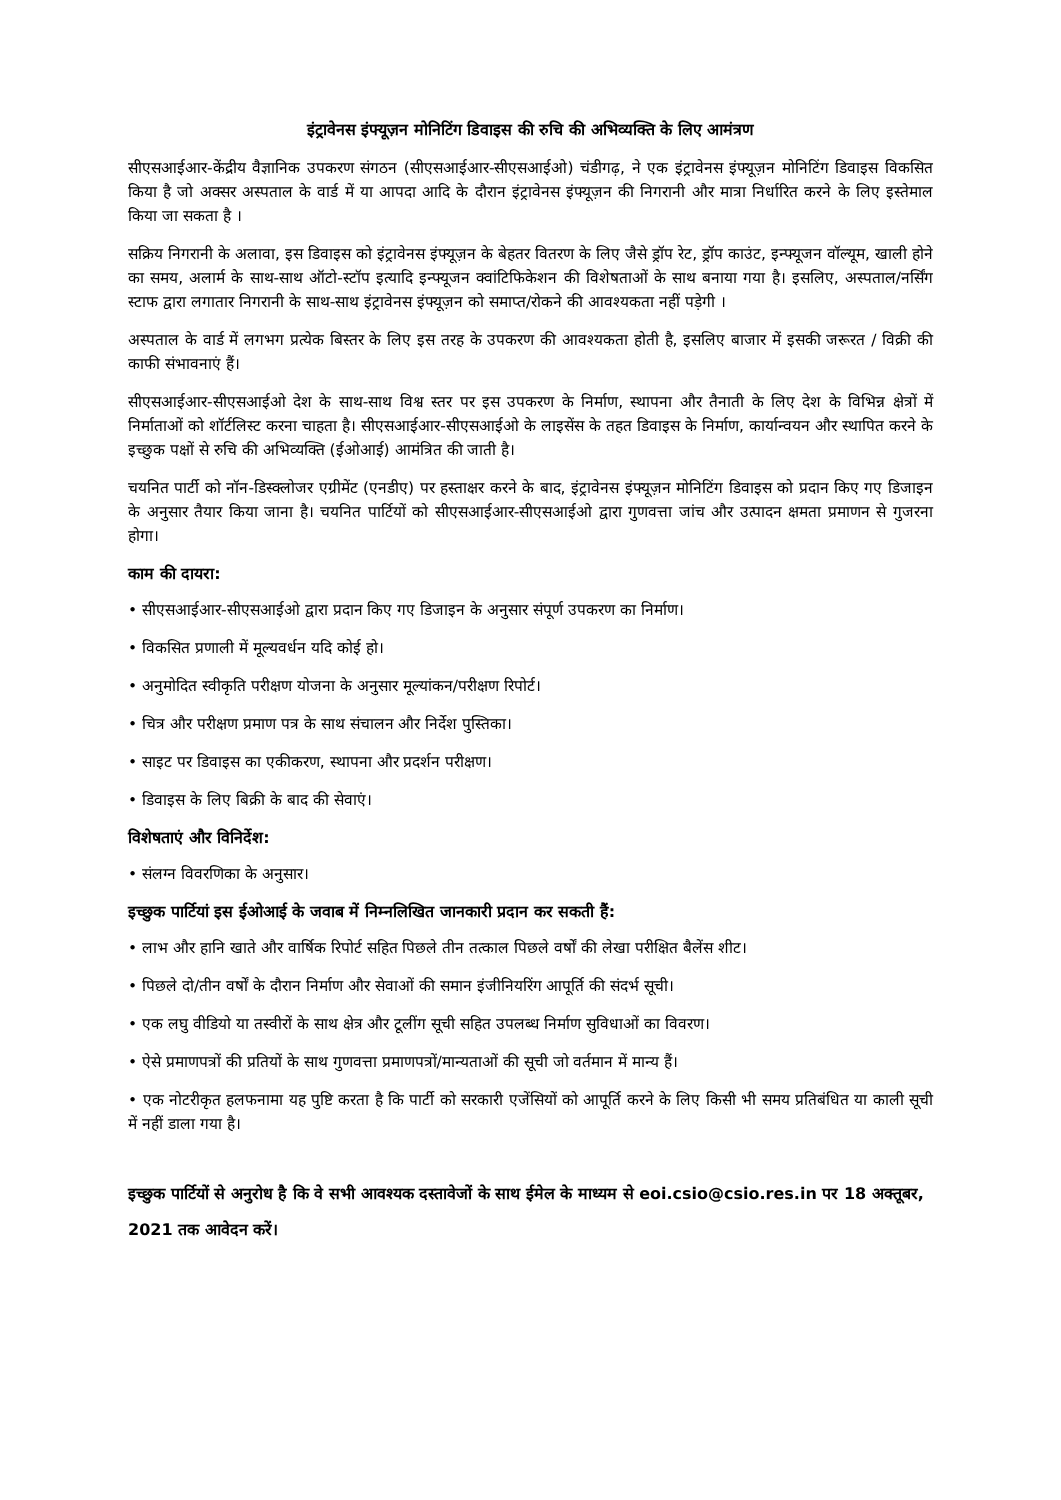इंट्रावेनस इंफ्यूज़न मोनिटिंग डिवाइस की रुचि की अभिव्यक्ति के लिए आमंत्रण
सीएसआईआर-केंद्रीय वैज्ञानिक उपकरण संगठन (सीएसआईआर-सीएसआईओ) चंडीगढ़, ने एक इंट्रावेनस इंफ्यूज़न मोनिटिंग डिवाइस विकसित किया है जो अक्सर अस्पताल के वार्ड में या आपदा आदि के दौरान इंट्रावेनस इंफ्यूज़न की निगरानी और मात्रा निर्धारित करने के लिए इस्तेमाल किया जा सकता है ।
सक्रिय निगरानी के अलावा, इस डिवाइस को इंट्रावेनस इंफ्यूज़न के बेहतर वितरण के लिए जैसे ड्रॉप रेट, ड्रॉप काउंट, इन्फ्यूजन वॉल्यूम, खाली होने का समय, अलार्म के साथ-साथ ऑटो-स्टॉप इत्यादि इन्फ्यूजन क्वांटिफिकेशन की विशेषताओं के साथ बनाया गया है। इसलिए, अस्पताल/नर्सिंग स्टाफ द्वारा लगातार निगरानी के साथ-साथ इंट्रावेनस इंफ्यूज़न को समाप्त/रोकने की आवश्यकता नहीं पड़ेगी ।
अस्पताल के वार्ड में लगभग प्रत्येक बिस्तर के लिए इस तरह के उपकरण की आवश्यकता होती है, इसलिए बाजार में इसकी जरूरत / विक्री की काफी संभावनाएं हैं।
सीएसआईआर-सीएसआईओ देश के साथ-साथ विश्व स्तर पर इस उपकरण के निर्माण, स्थापना और तैनाती के लिए देश के विभिन्न क्षेत्रों में निर्माताओं को शॉर्टलिस्ट करना चाहता है। सीएसआईआर-सीएसआईओ के लाइसेंस के तहत डिवाइस के निर्माण, कार्यान्वयन और स्थापित करने के इच्छुक पक्षों से रुचि की अभिव्यक्ति (ईओआई) आमंत्रित की जाती है।
चयनित पार्टी को नॉन-डिस्क्लोजर एग्रीमेंट (एनडीए) पर हस्ताक्षर करने के बाद, इंट्रावेनस इंफ्यूज़न मोनिटिंग डिवाइस को प्रदान किए गए डिजाइन के अनुसार तैयार किया जाना है। चयनित पार्टियों को सीएसआईआर-सीएसआईओ द्वारा गुणवत्ता जांच और उत्पादन क्षमता प्रमाणन से गुजरना होगा।
काम की दायरा:
• सीएसआईआर-सीएसआईओ द्वारा प्रदान किए गए डिजाइन के अनुसार संपूर्ण उपकरण का निर्माण।
• विकसित प्रणाली में मूल्यवर्धन यदि कोई हो।
• अनुमोदित स्वीकृति परीक्षण योजना के अनुसार मूल्यांकन/परीक्षण रिपोर्ट।
• चित्र और परीक्षण प्रमाण पत्र के साथ संचालन और निर्देश पुस्तिका।
• साइट पर डिवाइस का एकीकरण, स्थापना और प्रदर्शन परीक्षण।
• डिवाइस के लिए बिक्री के बाद की सेवाएं।
विशेषताएं और विनिर्देश:
• संलग्न विवरणिका के अनुसार।
इच्छुक पार्टियां इस ईओआई के जवाब में निम्नलिखित जानकारी प्रदान कर सकती हैं:
• लाभ और हानि खाते और वार्षिक रिपोर्ट सहित पिछले तीन तत्काल पिछले वर्षों की लेखा परीक्षित बैलेंस शीट।
• पिछले दो/तीन वर्षों के दौरान निर्माण और सेवाओं की समान इंजीनियरिंग आपूर्ति की संदर्भ सूची।
• एक लघु वीडियो या तस्वीरों के साथ क्षेत्र और टूलींग सूची सहित उपलब्ध निर्माण सुविधाओं का विवरण।
• ऐसे प्रमाणपत्रों की प्रतियों के साथ गुणवत्ता प्रमाणपत्रों/मान्यताओं की सूची जो वर्तमान में मान्य हैं।
• एक नोटरीकृत हलफनामा यह पुष्टि करता है कि पार्टी को सरकारी एजेंसियों को आपूर्ति करने के लिए किसी भी समय प्रतिबंधित या काली सूची में नहीं डाला गया है।
इच्छुक पार्टियों से अनुरोध है कि वे सभी आवश्यक दस्तावेजों के साथ ईमेल के माध्यम से eoi.csio@csio.res.in पर 18 अक्तूबर, 2021 तक आवेदन करें।